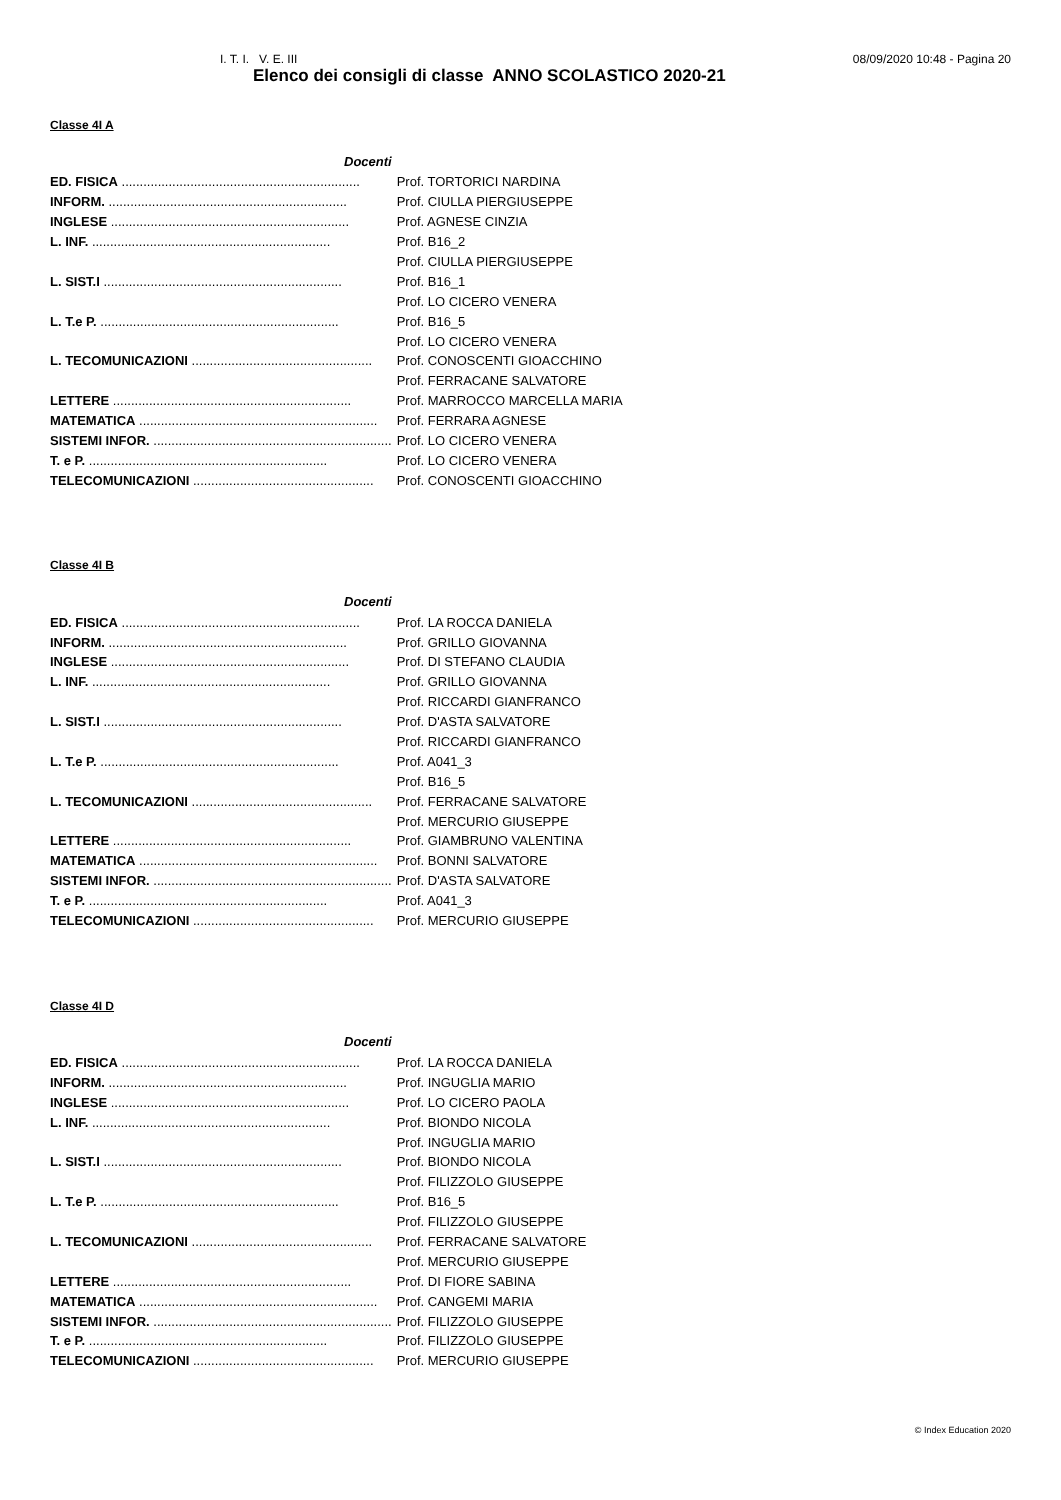I. T. I. V. E. III 08/09/2020 10:48 - Pagina 20
Elenco dei consigli di classe ANNO SCOLASTICO 2020-21
Classe 4I A
| Docenti | |
| ED. FISICA .................................................................. | Prof. TORTORICI NARDINA |
| INFORM. .................................................................. | Prof. CIULLA PIERGIUSEPPE |
| INGLESE .................................................................. | Prof. AGNESE CINZIA |
| L. INF. .................................................................. | Prof. B16_2 |
| | Prof. CIULLA PIERGIUSEPPE |
| L. SIST.I .................................................................. | Prof. B16_1 |
| | Prof. LO CICERO VENERA |
| L. T.e P. .................................................................. | Prof. B16_5 |
| | Prof. LO CICERO VENERA |
| L. TECOMUNICAZIONI .................................................. | Prof. CONOSCENTI GIOACCHINO |
| | Prof. FERRACANE SALVATORE |
| LETTERE .................................................................. | Prof. MARROCCO MARCELLA MARIA |
| MATEMATICA .................................................................. | Prof. FERRARA AGNESE |
| SISTEMI INFOR. .................................................................. | Prof. LO CICERO VENERA |
| T. e P. .................................................................. | Prof. LO CICERO VENERA |
| TELECOMUNICAZIONI .................................................. | Prof. CONOSCENTI GIOACCHINO |
Classe 4I B
| Docenti | |
| ED. FISICA .................................................................. | Prof. LA ROCCA DANIELA |
| INFORM. .................................................................. | Prof. GRILLO GIOVANNA |
| INGLESE .................................................................. | Prof. DI STEFANO CLAUDIA |
| L. INF. .................................................................. | Prof. GRILLO GIOVANNA |
| | Prof. RICCARDI GIANFRANCO |
| L. SIST.I .................................................................. | Prof. D'ASTA SALVATORE |
| | Prof. RICCARDI GIANFRANCO |
| L. T.e P. .................................................................. | Prof. A041_3 |
| | Prof. B16_5 |
| L. TECOMUNICAZIONI .................................................. | Prof. FERRACANE SALVATORE |
| | Prof. MERCURIO GIUSEPPE |
| LETTERE .................................................................. | Prof. GIAMBRUNO VALENTINA |
| MATEMATICA .................................................................. | Prof. BONNI SALVATORE |
| SISTEMI INFOR. .................................................................. | Prof. D'ASTA SALVATORE |
| T. e P. .................................................................. | Prof. A041_3 |
| TELECOMUNICAZIONI .................................................. | Prof. MERCURIO GIUSEPPE |
Classe 4I D
| Docenti | |
| ED. FISICA .................................................................. | Prof. LA ROCCA DANIELA |
| INFORM. .................................................................. | Prof. INGUGLIA MARIO |
| INGLESE .................................................................. | Prof. LO CICERO PAOLA |
| L. INF. .................................................................. | Prof. BIONDO NICOLA |
| | Prof. INGUGLIA MARIO |
| L. SIST.I .................................................................. | Prof. BIONDO NICOLA |
| | Prof. FILIZZOLO GIUSEPPE |
| L. T.e P. .................................................................. | Prof. B16_5 |
| | Prof. FILIZZOLO GIUSEPPE |
| L. TECOMUNICAZIONI .................................................. | Prof. FERRACANE SALVATORE |
| | Prof. MERCURIO GIUSEPPE |
| LETTERE .................................................................. | Prof. DI FIORE SABINA |
| MATEMATICA .................................................................. | Prof. CANGEMI MARIA |
| SISTEMI INFOR. .................................................................. | Prof. FILIZZOLO GIUSEPPE |
| T. e P. .................................................................. | Prof. FILIZZOLO GIUSEPPE |
| TELECOMUNICAZIONI .................................................. | Prof. MERCURIO GIUSEPPE |
© Index Education 2020